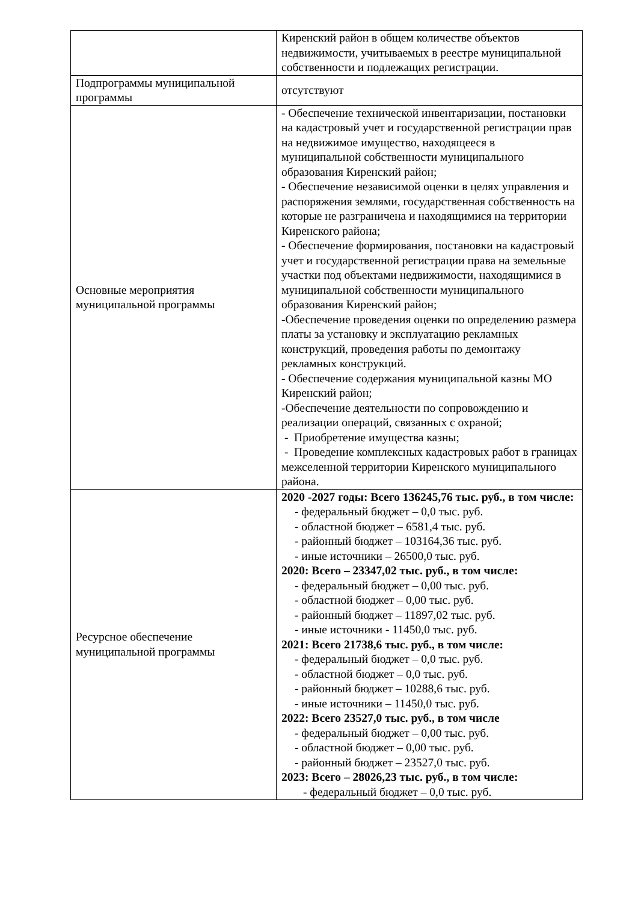| | Киренский район в общем количестве объектов недвижимости, учитываемых в реестре муниципальной собственности и подлежащих регистрации. |
| Подпрограммы муниципальной программы | отсутствуют |
| Основные мероприятия муниципальной программы | - Обеспечение технической инвентаризации, постановки на кадастровый учет и государственной регистрации прав на недвижимое имущество, находящееся в муниципальной собственности муниципального образования Киренский район; - Обеспечение независимой оценки в целях управления и распоряжения землями, государственная собственность на которые не разграничена и находящимися на территории Киренского района; - Обеспечение формирования, постановки на кадастровый учет и государственной регистрации права на земельные участки под объектами недвижимости, находящимися в муниципальной собственности муниципального образования Киренский район; -Обеспечение проведения оценки по определению размера платы за установку и эксплуатацию рекламных конструкций, проведения работы по демонтажу рекламных конструкций. - Обеспечение содержания муниципальной казны МО Киренский район; -Обеспечение деятельности по сопровождению и реализации операций, связанных с охраной; - Приобретение имущества казны; - Проведение комплексных кадастровых работ в границах межселенной территории Киренского муниципального района. |
| Ресурсное обеспечение муниципальной программы | 2020 -2027 годы: Всего 136245,76 тыс. руб., в том числе: - федеральный бюджет – 0,0 тыс. руб. - областной бюджет – 6581,4 тыс. руб. - районный бюджет – 103164,36 тыс. руб. - иные источники – 26500,0 тыс. руб. 2020: Всего – 23347,02 тыс. руб., в том числе: - федеральный бюджет – 0,00 тыс. руб. - областной бюджет – 0,00 тыс. руб. - районный бюджет – 11897,02 тыс. руб. - иные источники - 11450,0 тыс. руб. 2021: Всего 21738,6 тыс. руб., в том числе: - федеральный бюджет – 0,0 тыс. руб. - областной бюджет – 0,0 тыс. руб. - районный бюджет – 10288,6 тыс. руб. - иные источники – 11450,0 тыс. руб. 2022: Всего 23527,0 тыс. руб., в том числе - федеральный бюджет – 0,00 тыс. руб. - областной бюджет – 0,00 тыс. руб. - районный бюджет – 23527,0 тыс. руб. 2023: Всего – 28026,23 тыс. руб., в том числе: - федеральный бюджет – 0,0 тыс. руб. |